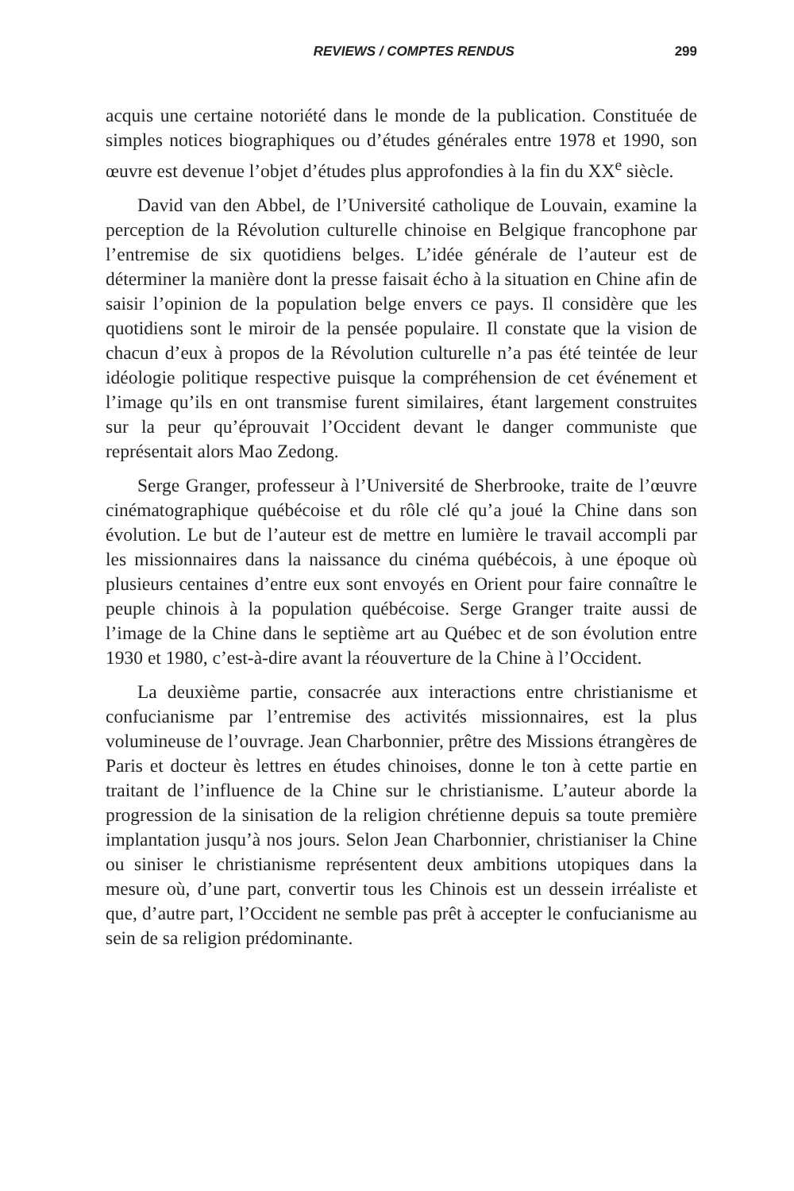REVIEWS / COMPTES RENDUS 299
acquis une certaine notoriété dans le monde de la publication. Constituée de simples notices biographiques ou d’études générales entre 1978 et 1990, son œuvre est devenue l’objet d’études plus approfondies à la fin du XX<sup>e</sup> siècle.
David van den Abbel, de l’Université catholique de Louvain, examine la perception de la Révolution culturelle chinoise en Belgique francophone par l’entremise de six quotidiens belges. L’idée générale de l’auteur est de déterminer la manière dont la presse faisait écho à la situation en Chine afin de saisir l’opinion de la population belge envers ce pays. Il considère que les quotidiens sont le miroir de la pensée populaire. Il constate que la vision de chacun d’eux à propos de la Révolution culturelle n’a pas été teintée de leur idéologie politique respective puisque la compréhension de cet événement et l’image qu’ils en ont transmise furent similaires, étant largement construites sur la peur qu’éprouvait l’Occident devant le danger communiste que représentait alors Mao Zedong.
Serge Granger, professeur à l’Université de Sherbrooke, traite de l’œuvre cinématographique québécoise et du rôle clé qu’a joué la Chine dans son évolution. Le but de l’auteur est de mettre en lumière le travail accompli par les missionnaires dans la naissance du cinéma québécois, à une époque où plusieurs centaines d’entre eux sont envoyés en Orient pour faire connaître le peuple chinois à la population québécoise. Serge Granger traite aussi de l’image de la Chine dans le septième art au Québec et de son évolution entre 1930 et 1980, c’est-à-dire avant la réouverture de la Chine à l’Occident.
La deuxième partie, consacrée aux interactions entre christianisme et confucianisme par l’entremise des activités missionnaires, est la plus volumineuse de l’ouvrage. Jean Charbonnier, prêtre des Missions étrangères de Paris et docteur ès lettres en études chinoises, donne le ton à cette partie en traitant de l’influence de la Chine sur le christianisme. L’auteur aborde la progression de la sinisation de la religion chrétienne depuis sa toute première implantation jusqu’à nos jours. Selon Jean Charbonnier, christianiser la Chine ou siniser le christianisme représentent deux ambitions utopiques dans la mesure où, d’une part, convertir tous les Chinois est un dessein irréaliste et que, d’autre part, l’Occident ne semble pas prêt à accepter le confucianisme au sein de sa religion prédominante.